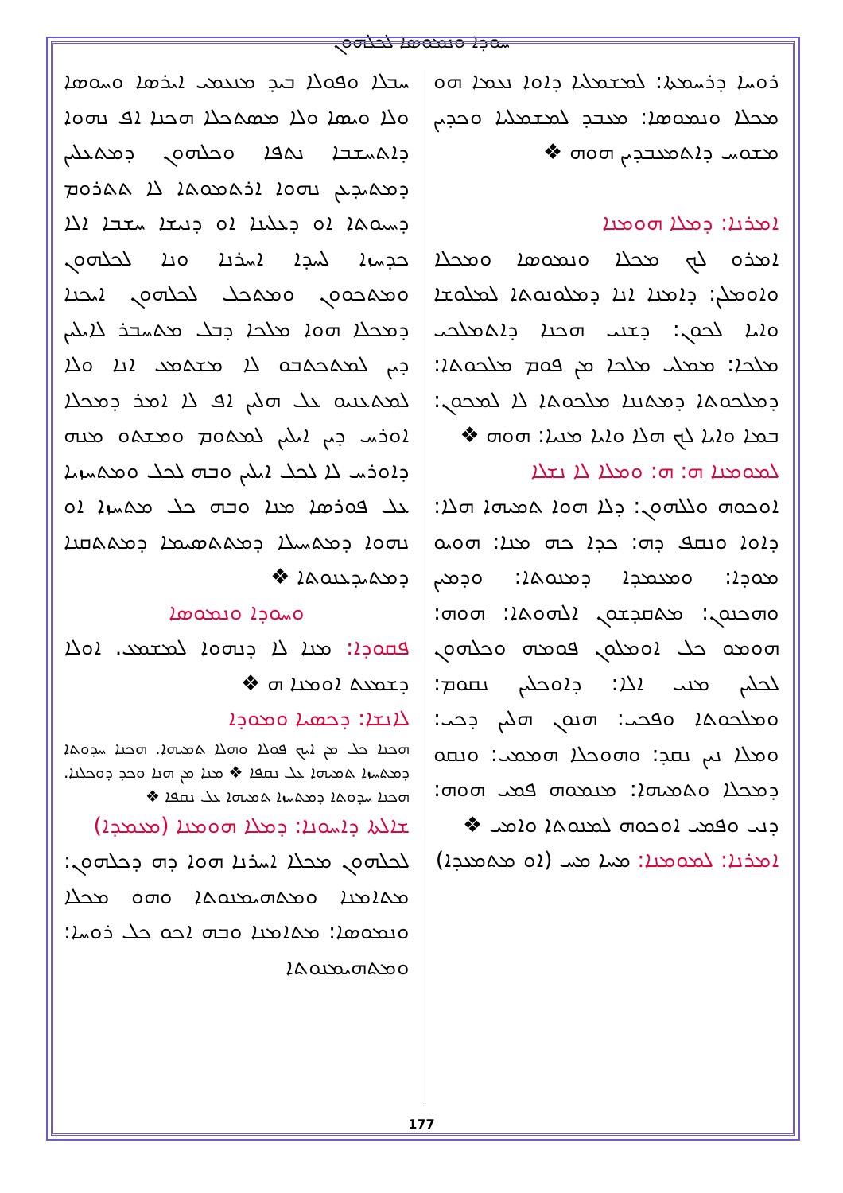ܚܘܕܐ ܘܢܡܘܣܐ ܠܟܠܗܘܢ
ܚܒܠܐ ܘܦܘܠܐ ܒܝܕ ܡܢܥܡܝ ܐܝܪܣܐ ܘܚܘܣܐ ܘܠܐ ܘܝܣܐ ܘܠܐ ܡܣܬܟܠܐ ܗܟܢܐ ܐܦ ܢܗܘܐ ܕܐܬܚܫܒܐ ܢܬܦܐ ܘܟܠܗܘܢ ܕܡܬܥܠܝܢ ܕܡܬܝܕܥܢ ܢܗܘܐ ܐܪܬܡܘܬܐ ܠܐ ܬܬܪܘܡ ܕܚܝܘܬܐ ܐܘ ܕܥܠܝܢܐ ܐܘ ܕܢܝܫܐ ܚܫܒܐ ܐܠܐ ܟܕܚܙܐ ܠܚܕܐ ܐܚܪܢܐ ܘܢܐ ܠܟܠܗܘܢ ܘܡܬܟܘܘܢ ܘܡܬܟܠ ܠܟܠܗܘܢ ܐܝܟܢܐ ܕܡܟܠܐ ܗܘܐ ܡܠܟܐ ܕܒܠ ܡܬܚܒܪ ܠܐܝܠܝܢ ܕܝܢ ܠܡܬܟܬܒܘ ܠܐ ܡܫܬܡܥ ܐܢܐ ܘܠܐ ܠܡܬܥܢܝܘ ܥܠ ܗܠܝܢ ܐܦ ܠܐ ܐܡܪ ܕܡܟܠܐ ܐܘܪܚ ܕܝܢ ܐܝܠܝܢ ܠܡܬܘܡ ܘܡܫܬܘ ܡܢܗ ܕܐܘܪܚ ܠܐ ܠܟܠ ܐܝܠܝܢ ܘܒܗ ܠܟܠ ܘܡܬܚܙܝܐ ܥܠ ܦܘܪܣܐ ܡܢܐ ܘܒܗ ܟܠ ܡܬܚܙܐ ܐܘ ܢܗܘܐ ܕܡܬܚܝܠܐ ܕܡܬܬܣܝܡܐ ܕܡܬܬܩܢܐ ܕܡܬܝܕܥܢܘܬܐ ❖
ܘܚܘܕܐ ܘܢܡܘܣܐ
ܦܩܘܕܐ: ܡܢܐ ܠܐ ܕܢܗܘܐ ܠܡܫܡܥ. ܐܘܠܐ ܕܫܡܥܬ ܐܘܡܢܐ ܗ ❖
ܠܐܢܫܐ: ܕܟܣܝܐ ܘܡܘܕܐ
ܗܟܢܐ ܟܠ ܡܢ ܐܝܟ ܦܘܠܐ ܘܗܠܐ ܬܡܝܗܐ. ܗܟܢܐ ܚܕܘܬܐ ܕܡܬܚܙܐ ܬܡܝܗܐ ܥܠ ܢܩܦܐ ❖ ܡܢܐ ܡܢ ܗܢܐ ܘܟܕ ܕܘܟܠܢܐ. ܗܟܢܐ ܚܕܘܬܐ ܕܡܬܚܙܐ ܬܡܝܗܐ ܥܠ ܢܩܦܐ ❖
ܫܐܠܬܐ ܕܐܚܘܢܐ: ܕܡܠܐ ܗܘܡܢܐ (ܡܥܡܕܐ)
ܠܟܠܗܘܢ ܡܟܠܐ ܐܚܪܢܐ ܗܘܐ ܕܗ ܕܟܠܗܘܢ: ܡܬܐܡܢܐ ܘܡܬܗܝܡܢܘܬܐ ܘܗܘ ܡܟܠܐ ܘܢܡܘܣܐ: ܡܬܐܡܢܐ ܘܒܗ ܐܟܘ ܟܠ ܪܘܚܐ: ܘܡܬܗܝܡܢܘܬܐ
ܪܘܚܐ ܕܪܚܡܬܐ: ܠܡܫܡܠܝܐ ܕܐܘܐ ܢܥܡܐ ܗܘ ܡܟܠܐ ܘܢܡܘܣܐ: ܡܥܒܕ ܠܡܫܡܠܝܐ ܘܟܕܝܢ ܡܫܘܚ ܕܐܬܡܥܒܕܝܢ ܗܘܗ ❖
ܐܡܪܢܐ: ܕܡܠܐ ܗܘܡܢܐ
ܐܡܪܘ ܠܟ ܡܟܠܐ ܘܢܡܘܣܐ ܘܡܟܠܐ ܘܐܘܡܠܢ: ܕܐܡܢܐ ܐܢܐ ܕܡܠܘܢܘܬܐ ܠܡܠܘܫܐ ܘܐܝܐ ܠܟܘܢ: ܕܫܢܝ ܗܟܢܐ ܕܐܬܡܠܟܝ ܡܠܟܐ: ܡܡܠܝ ܡܠܟܐ ܡܢ ܦܘܡ ܡܠܟܘܬܐ: ܕܡܠܟܘܬܐ ܕܡܬܢܢܐ ܡܠܟܘܬܐ ܠܐ ܠܡܟܘܢ: ܒܡܐ ܘܐܝܐ ܠܟ ܗܠܐ ܘܐܝܐ ܡܢܝܐ: ܗܘܗ ❖
ܠܡܘܡܢܐ ܗ: ܗ: ܘܡܠܐ ܠܐ ܢܫܠܐ
ܐܘܟܘܗ ܘܠܠܗܘܢ: ܕܠܐ ܗܘܐ ܬܡܝܗܐ ܗܠܐ: ܕܐܘܐ ܘܢܩܦ ܕܗ: ܟܕܐ ܟܗ ܡܢܐ: ܗܘܝܘ ܡܘܕܐ: ܘܡܥܡܕܐ ܕܡܢܘܬܐ: ܘܕܡܝܢ ܘܗܟܢܘܢ: ܡܬܩܕܫܘܢ ܐܠܗܘܬܐ: ܗܘܗ: ܗܘܡܘ ܟܠ ܐܘܡܠܘܢ ܦܘܡܗ ܘܟܠܗܘܢ ܠܟܠܝܢ ܡܢܝ ܐܠܐ: ܕܐܘܟܠܝܢ ܢܩܘܡ: ܘܡܠܟܘܬܐ ܘܦܟܝ: ܗܢܘܢ ܗܠܝܢ ܕܟܝ: ܘܡܠܐ ܢܝܢ ܢܩܕ: ܘܗܘܟܠܐ ܗܡܡܝ: ܘܢܩܘ ܕܡܟܠܐ ܘܬܡܝܗܐ: ܡܢܡܘܗ ܦܡܝ ܗܘܗ: ܕܢܝ ܘܦܡܝ ܐܘܟܘܗ ܠܡܢܘܬܐ ܘܐܡܝ ❖
ܐܡܪܢܐ: ܠܡܘܡܢܐ: ܡܚܐ ܡܚ (ܐܘ ܡܬܡܥܕܐ)
177